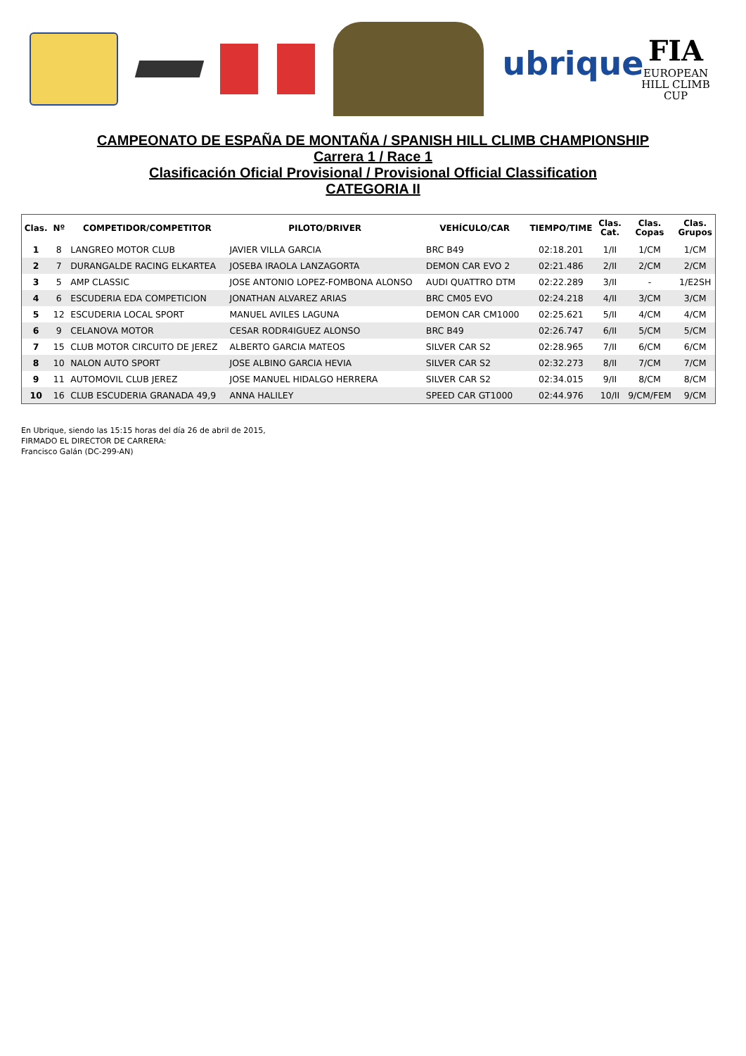ubrique
FIA
EUROPEAN
HILL CLIMB
CUP
CAMPEONATO DE ESPAÑA DE MONTAÑA / SPANISH HILL CLIMB CHAMPIONSHIP
Carrera 1 / Race 1
Clasificación Oficial Provisional / Provisional Official Classification
CATEGORIA II
| Clas. | Nº | COMPETIDOR/COMPETITOR | PILOTO/DRIVER | VEHÍCULO/CAR | TIEMPO/TIME | Clas. Cat. | Clas. Copas | Clas. Grupos |
| --- | --- | --- | --- | --- | --- | --- | --- | --- |
| 1 | 8 | LANGREO MOTOR CLUB | JAVIER VILLA GARCIA | BRC B49 | 02:18.201 | 1/II | 1/CM | 1/CM |
| 2 | 7 | DURANGALDE RACING ELKARTEA | JOSEBA IRAOLA LANZAGORTA | DEMON CAR EVO 2 | 02:21.486 | 2/II | 2/CM | 2/CM |
| 3 | 5 | AMP CLASSIC | JOSE ANTONIO LOPEZ-FOMBONA ALONSO | AUDI QUATTRO DTM | 02:22.289 | 3/II | - | 1/E2SH |
| 4 | 6 | ESCUDERIA EDA COMPETICION | JONATHAN ALVAREZ ARIAS | BRC CM05 EVO | 02:24.218 | 4/II | 3/CM | 3/CM |
| 5 | 12 | ESCUDERIA LOCAL SPORT | MANUEL AVILES LAGUNA | DEMON CAR CM1000 | 02:25.621 | 5/II | 4/CM | 4/CM |
| 6 | 9 | CELANOVA MOTOR | CESAR RODR4IGUEZ ALONSO | BRC B49 | 02:26.747 | 6/II | 5/CM | 5/CM |
| 7 | 15 | CLUB MOTOR CIRCUITO DE JEREZ | ALBERTO GARCIA MATEOS | SILVER CAR S2 | 02:28.965 | 7/II | 6/CM | 6/CM |
| 8 | 10 | NALON AUTO SPORT | JOSE ALBINO GARCIA HEVIA | SILVER CAR S2 | 02:32.273 | 8/II | 7/CM | 7/CM |
| 9 | 11 | AUTOMOVIL CLUB JEREZ | JOSE MANUEL HIDALGO HERRERA | SILVER CAR S2 | 02:34.015 | 9/II | 8/CM | 8/CM |
| 10 | 16 | CLUB ESCUDERIA GRANADA 49,9 | ANNA HALILEY | SPEED CAR GT1000 | 02:44.976 | 10/II | 9/CM/FEM | 9/CM |
En Ubrique, siendo las 15:15 horas del día 26 de abril de 2015,
FIRMADO EL DIRECTOR DE CARRERA:
Francisco Galán (DC-299-AN)